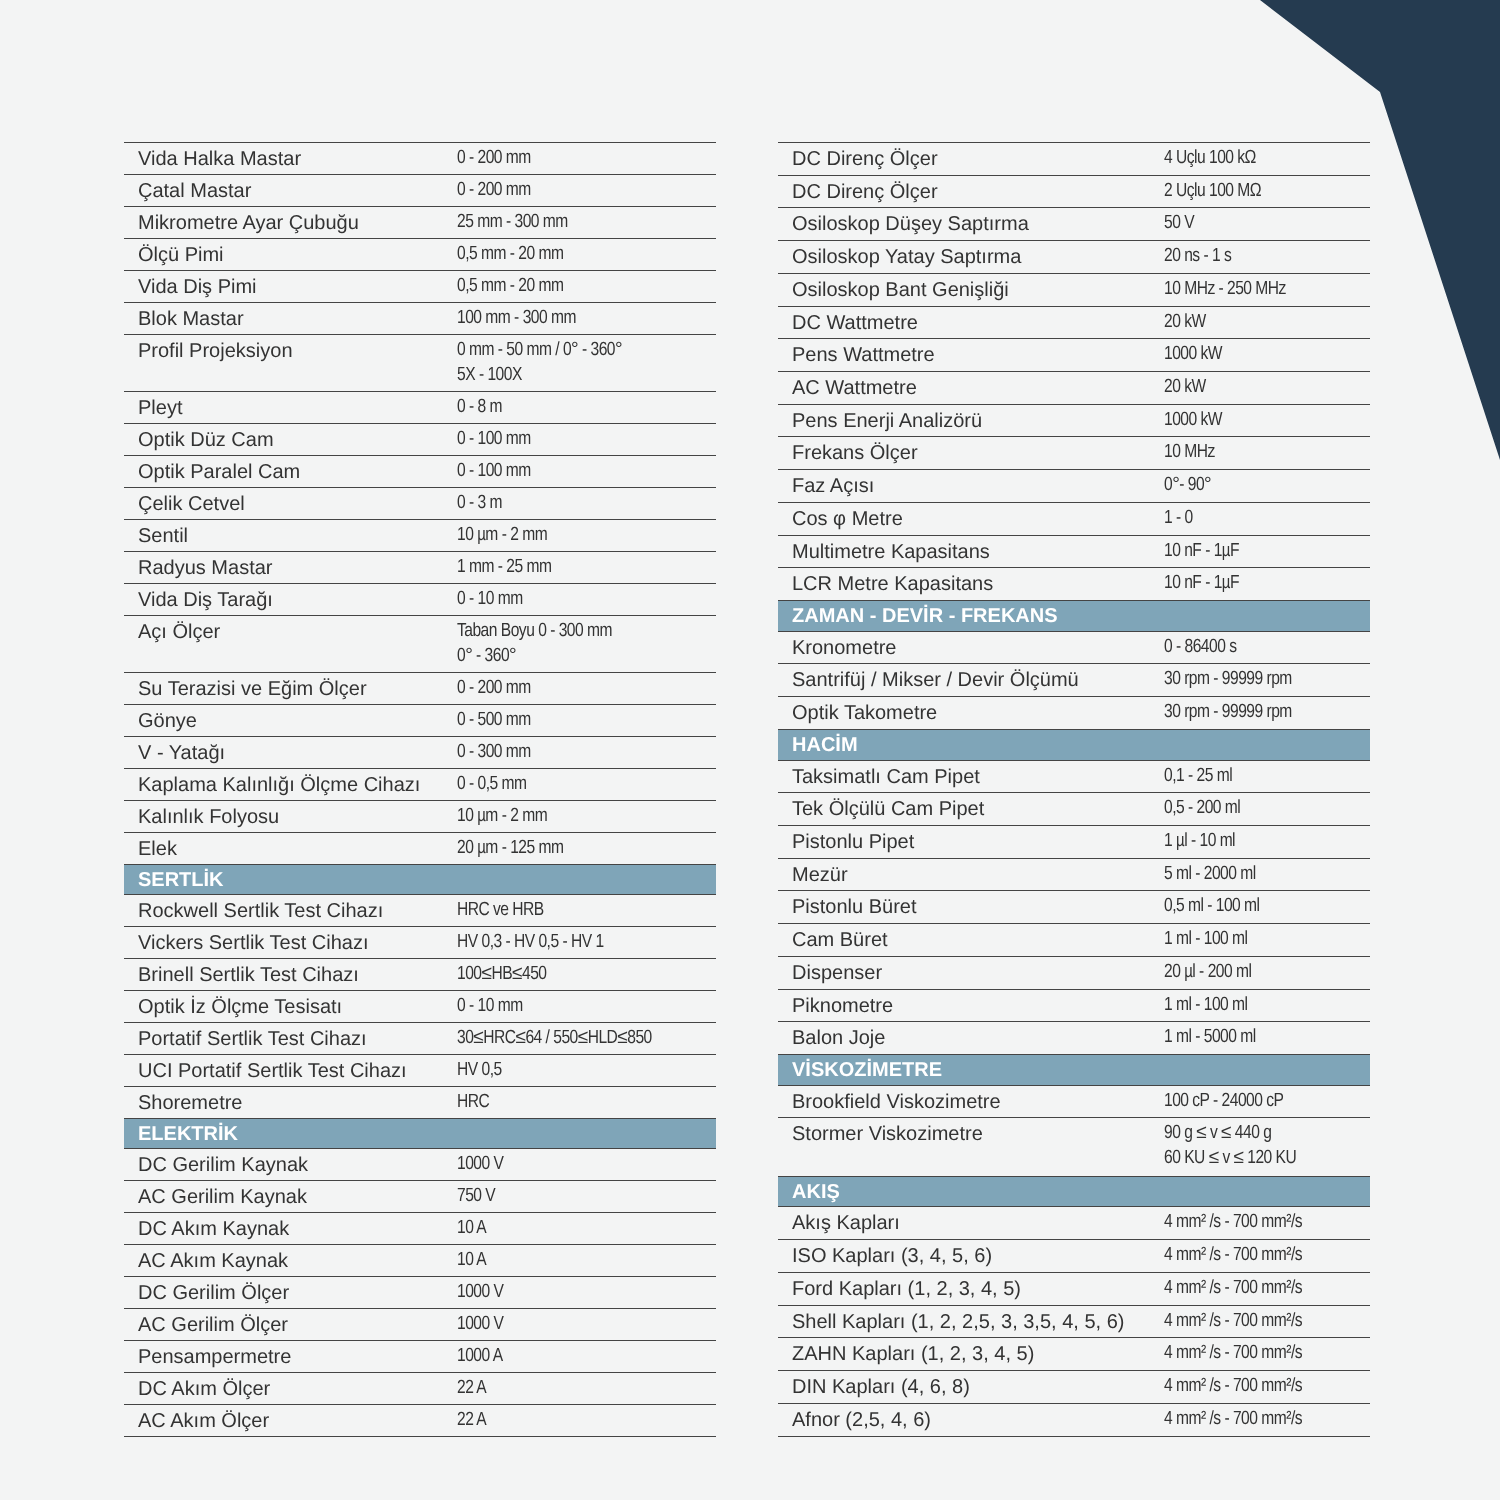| Vida Halka Mastar | 0 - 200 mm |
| Çatal Mastar | 0 - 200 mm |
| Mikrometre Ayar Çubuğu | 25 mm - 300 mm |
| Ölçü Pimi | 0,5 mm - 20 mm |
| Vida Diş Pimi | 0,5 mm - 20 mm |
| Blok Mastar | 100 mm - 300 mm |
| Profil Projeksiyon | 0 mm - 50 mm / 0° - 360° 5X - 100X |
| Pleyt | 0 - 8 m |
| Optik Düz Cam | 0 - 100 mm |
| Optik Paralel Cam | 0 - 100 mm |
| Çelik Cetvel | 0 - 3 m |
| Sentil | 10 µm - 2 mm |
| Radyus Mastar | 1 mm - 25 mm |
| Vida Diş Tarağı | 0 - 10 mm |
| Açı Ölçer | Taban Boyu 0 - 300 mm 0° - 360° |
| Su Terazisi ve Eğim Ölçer | 0 - 200 mm |
| Gönye | 0 - 500 mm |
| V - Yatağı | 0 - 300 mm |
| Kaplama Kalınlığı Ölçme Cihazı | 0 - 0,5 mm |
| Kalınlık Folyosu | 10 µm - 2 mm |
| Elek | 20 µm - 125 mm |
| SERTLİK | |
| Rockwell Sertlik Test Cihazı | HRC ve HRB |
| Vickers Sertlik Test Cihazı | HV 0,3 - HV 0,5 - HV 1 |
| Brinell Sertlik Test Cihazı | 100≤HB≤450 |
| Optik İz Ölçme Tesisatı | 0 - 10 mm |
| Portatif Sertlik Test Cihazı | 30≤HRC≤64 / 550≤HLD≤850 |
| UCI Portatif Sertlik Test Cihazı | HV 0,5 |
| Shoremetre | HRC |
| ELEKTRİK | |
| DC Gerilim Kaynak | 1000 V |
| AC Gerilim Kaynak | 750 V |
| DC Akım Kaynak | 10 A |
| AC Akım Kaynak | 10 A |
| DC Gerilim Ölçer | 1000 V |
| AC Gerilim Ölçer | 1000 V |
| Pensampermetre | 1000 A |
| DC Akım Ölçer | 22 A |
| AC Akım Ölçer | 22 A |
| DC Direnç Ölçer | 4 Uçlu 100 kΩ |
| DC Direnç Ölçer | 2 Uçlu 100 MΩ |
| Osiloskop Düşey Saptırma | 50 V |
| Osiloskop Yatay Saptırma | 20 ns - 1 s |
| Osiloskop Bant Genişliği | 10 MHz - 250 MHz |
| DC Wattmetre | 20 kW |
| Pens Wattmetre | 1000 kW |
| AC Wattmetre | 20 kW |
| Pens Enerji Analizörü | 1000 kW |
| Frekans Ölçer | 10 MHz |
| Faz Açısı | 0°- 90° |
| Cos φ Metre | 1 - 0 |
| Multimetre Kapasitans | 10 nF - 1µF |
| LCR Metre Kapasitans | 10 nF - 1µF |
| ZAMAN - DEVİR - FREKANS | |
| Kronometre | 0 - 86400 s |
| Santrifüj / Mikser / Devir Ölçümü | 30 rpm - 99999 rpm |
| Optik Takometre | 30 rpm - 99999 rpm |
| HACİM | |
| Taksimatlı Cam Pipet | 0,1 - 25 ml |
| Tek Ölçülü Cam Pipet | 0,5 - 200 ml |
| Pistonlu Pipet | 1 µl - 10 ml |
| Mezür | 5 ml - 2000 ml |
| Pistonlu Büret | 0,5 ml - 100 ml |
| Cam Büret | 1 ml - 100 ml |
| Dispenser | 20 µl - 200 ml |
| Piknometre | 1 ml - 100 ml |
| Balon Joje | 1 ml - 5000 ml |
| VİSKOZİMETRE | |
| Brookfield Viskozimetre | 100 cP - 24000 cP |
| Stormer Viskozimetre | 90 g ≤ v ≤ 440 g 60 KU ≤ v ≤ 120 KU |
| AKIŞ | |
| Akış Kapları | 4 mm² /s - 700 mm²/s |
| ISO Kapları (3, 4, 5, 6) | 4 mm² /s - 700 mm²/s |
| Ford Kapları (1, 2, 3, 4, 5) | 4 mm² /s - 700 mm²/s |
| Shell Kapları (1, 2, 2,5, 3, 3,5, 4, 5, 6) | 4 mm² /s - 700 mm²/s |
| ZAHN Kapları (1, 2, 3, 4, 5) | 4 mm² /s - 700 mm²/s |
| DIN Kapları (4, 6, 8) | 4 mm² /s - 700 mm²/s |
| Afnor (2,5, 4, 6) | 4 mm² /s - 700 mm²/s |